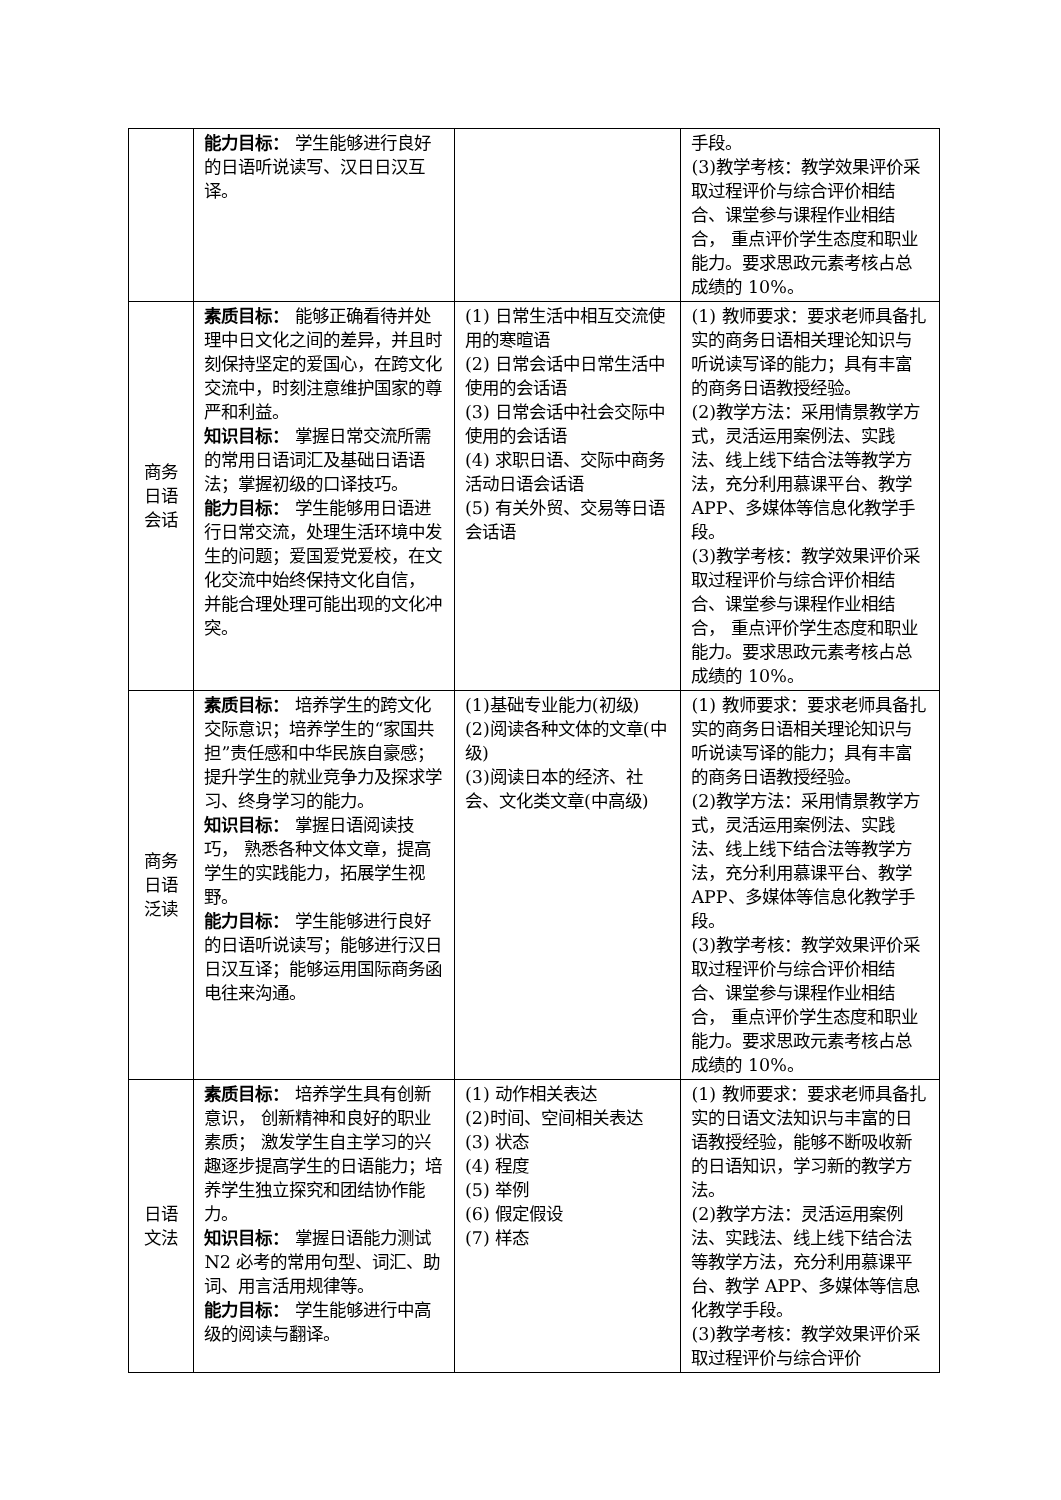| | 能力目标： 学生能够进行良好的日语听说读写、汉日日汉互译。 | | 手段。 (3)教学考核：教学效果评价采取过程评价与综合评价相结合、课堂参与课程作业相结合， 重点评价学生态度和职业能力。要求思政元素考核占总成绩的 10%。 |
| 商务日语会话 | 素质目标： 能够正确看待并处理中日文化之间的差异，并且时刻保持坚定的爱国心，在跨文化交流中，时刻注意维护国家的尊严和利益。 知识目标： 掌握日常交流所需的常用日语词汇及基础日语语法；掌握初级的口译技巧。 能力目标： 学生能够用日语进行日常交流，处理生活环境中发生的问题；爱国爱党爱校，在文化交流中始终保持文化自信， 并能合理处理可能出现的文化冲突。 | (1) 日常生活中相互交流使用的寒暄语 (2) 日常会话中日常生活中使用的会话语 (3) 日常会话中社会交际中使用的会话语 (4) 求职日语、交际中商务活动日语会话语 (5) 有关外贸、交易等日语会话语 | (1) 教师要求：要求老师具备扎实的商务日语相关理论知识与听说读写译的能力；具有丰富的商务日语教授经验。 (2)教学方法：采用情景教学方式，灵活运用案例法、实践法、线上线下结合法等教学方法，充分利用慕课平台、教学 APP、多媒体等信息化教学手段。 (3)教学考核：教学效果评价采取过程评价与综合评价相结合、课堂参与课程作业相结合， 重点评价学生态度和职业能力。要求思政元素考核占总成绩的 10%。 |
| 商务日语泛读 | 素质目标： 培养学生的跨文化交际意识；培养学生的“家国共担”责任感和中华民族自豪感；提升学生的就业竞争力及探求学习、终身学习的能力。 知识目标： 掌握日语阅读技巧， 熟悉各种文体文章，提高学生的实践能力，拓展学生视野。 能力目标： 学生能够进行良好的日语听说读写；能够进行汉日日汉互译；能够运用国际商务函电往来沟通。 | (1)基础专业能力(初级) (2)阅读各种文体的文章(中级) (3)阅读日本的经济、社会、文化类文章(中高级) | (1) 教师要求：要求老师具备扎实的商务日语相关理论知识与听说读写译的能力；具有丰富的商务日语教授经验。 (2)教学方法：采用情景教学方式，灵活运用案例法、实践法、线上线下结合法等教学方法，充分利用慕课平台、教学 APP、多媒体等信息化教学手段。 (3)教学考核：教学效果评价采取过程评价与综合评价相结合、课堂参与课程作业相结合， 重点评价学生态度和职业能力。要求思政元素考核占总成绩的 10%。 |
| 日语文法 | 素质目标： 培养学生具有创新意识， 创新精神和良好的职业素质； 激发学生自主学习的兴趣逐步提高学生的日语能力；培养学生独立探究和团结协作能力。 知识目标： 掌握日语能力测试 N2 必考的常用句型、词汇、助词、用言活用规律等。 能力目标： 学生能够进行中高级的阅读与翻译。 | (1) 动作相关表达 (2)时间、空间相关表达 (3) 状态 (4) 程度 (5) 举例 (6) 假定假设 (7) 样态 | (1) 教师要求：要求老师具备扎实的日语文法知识与丰富的日语教授经验，能够不断吸收新的日语知识，学习新的教学方法。 (2)教学方法：灵活运用案例法、实践法、线上线下结合法等教学方法，充分利用慕课平台、教学 APP、多媒体等信息化教学手段。 (3)教学考核：教学效果评价采取过程评价与综合评价 |